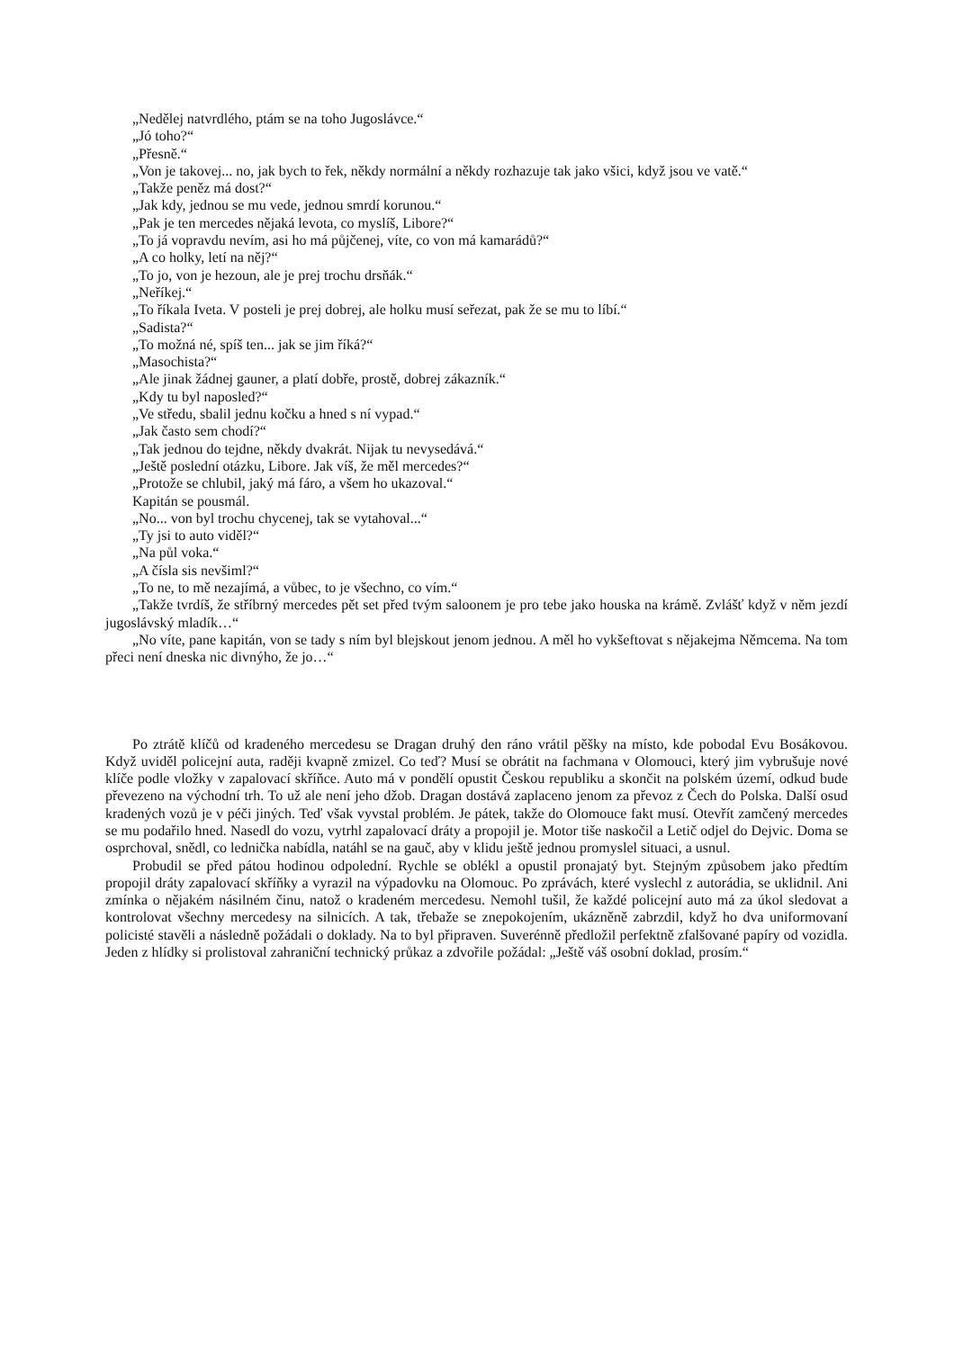„Nedělej natvrdlého, ptám se na toho Jugoslávce.“
„Jó toho?“
„Přesně.“
„Von je takovej... no, jak bych to řek, někdy normální a někdy rozhazuje tak jako všici, když jsou ve vatě.“
„Takže peněz má dost?“
„Jak kdy, jednou se mu vede, jednou smrdí korunou.“
„Pak je ten mercedes nějaká levota, co myslíš, Libore?“
„To já vopravdu nevím, asi ho má půjčenej, víte, co von má kamarádů?“
„A co holky, letí na něj?“
„To jo, von je hezoun, ale je prej trochu drsňák.“
„Neříkej.“
„To říkala Iveta. V posteli je prej dobrej, ale holku musí seřezat, pak že se mu to líbí.“
„Sadista?“
„To možná né, spíš ten... jak se jim říká?“
„Masochista?“
„Ale jinak žádnej gauner, a platí dobře, prostě, dobrej zákazník.“
„Kdy tu byl naposled?“
„Ve středu, sbalil jednu kočku a hned s ní vypad.“
„Jak často sem chodí?“
„Tak jednou do tejdne, někdy dvakrát. Nijak tu nevysedává.“
„Ještě poslední otázku, Libore. Jak víš, že měl mercedes?“
„Protože se chlubil, jaký má fáro, a všem ho ukazoval.“
Kapitán se pousmál.
„No... von byl trochu chycenej, tak se vytahoval...“
„Ty jsi to auto viděl?“
„Na půl voka.“
„A čísla sis nevšiml?“
„To ne, to mě nezajímá, a vůbec, to je všechno, co vím.“
„Takže tvrdíš, že stříbrný mercedes pět set před tvým saloonem je pro tebe jako houska na krámě. Zvlášť když v něm jezdí jugoslávský mladík…“
„No víte, pane kapitán, von se tady s ním byl blejskout jenom jednou. A měl ho vykšeftovat s nějakejma Němcema. Na tom přeci není dneska nic divnýho, že jo…“
Po ztrátě klíčů od kradeného mercedesu se Dragan druhý den ráno vrátil pěšky na místo, kde pobodal Evu Bosákovou. Když uviděl policejní auta, raději kvapně zmizel. Co teď? Musí se obrátit na fachmana v Olomouci, který jim vybrušuje nové klíče podle vložky v zapalovací skříňce. Auto má v pondělí opustit Českou republiku a skončit na polském území, odkud bude převezeno na východní trh. To už ale není jeho džob. Dragan dostává zaplaceno jenom za převoz z Čech do Polska. Další osud kradených vozů je v péči jiných. Teď však vyvstal problém. Je pátek, takže do Olomouce fakt musí. Otevřít zamčený mercedes se mu podařilo hned. Nasedl do vozu, vytrhl zapalovací dráty a propojil je. Motor tiše naskočil a Letič odjel do Dejvic. Doma se osprchoval, snědl, co lednička nabídla, natáhl se na gauč, aby v klidu ještě jednou promyslel situaci, a usnul.
Probudil se před pátou hodinou odpolední. Rychle se oblékl a opustil pronajatý byt. Stejným způsobem jako předtím propojil dráty zapalovací skříňky a vyrazil na výpadovku na Olomouc. Po zprávách, které vyslechl z autorádia, se uklidnil. Ani zmínka o nějakém násilném činu, natož o kradeném mercedesu. Nemohl tušil, že každé policejní auto má za úkol sledovat a kontrolovat všechny mercedesy na silnicích. A tak, třebaže se znepokojením, ukázněně zabrzdil, když ho dva uniformovaní policisté stavěli a následně požádali o doklady. Na to byl připraven. Suverénně předložil perfektně zfalšované papíry od vozidla. Jeden z hlídky si prolistoval zahraniční technický průkaz a zdvořile požádal: „Ještě váš osobní doklad, prosím.“